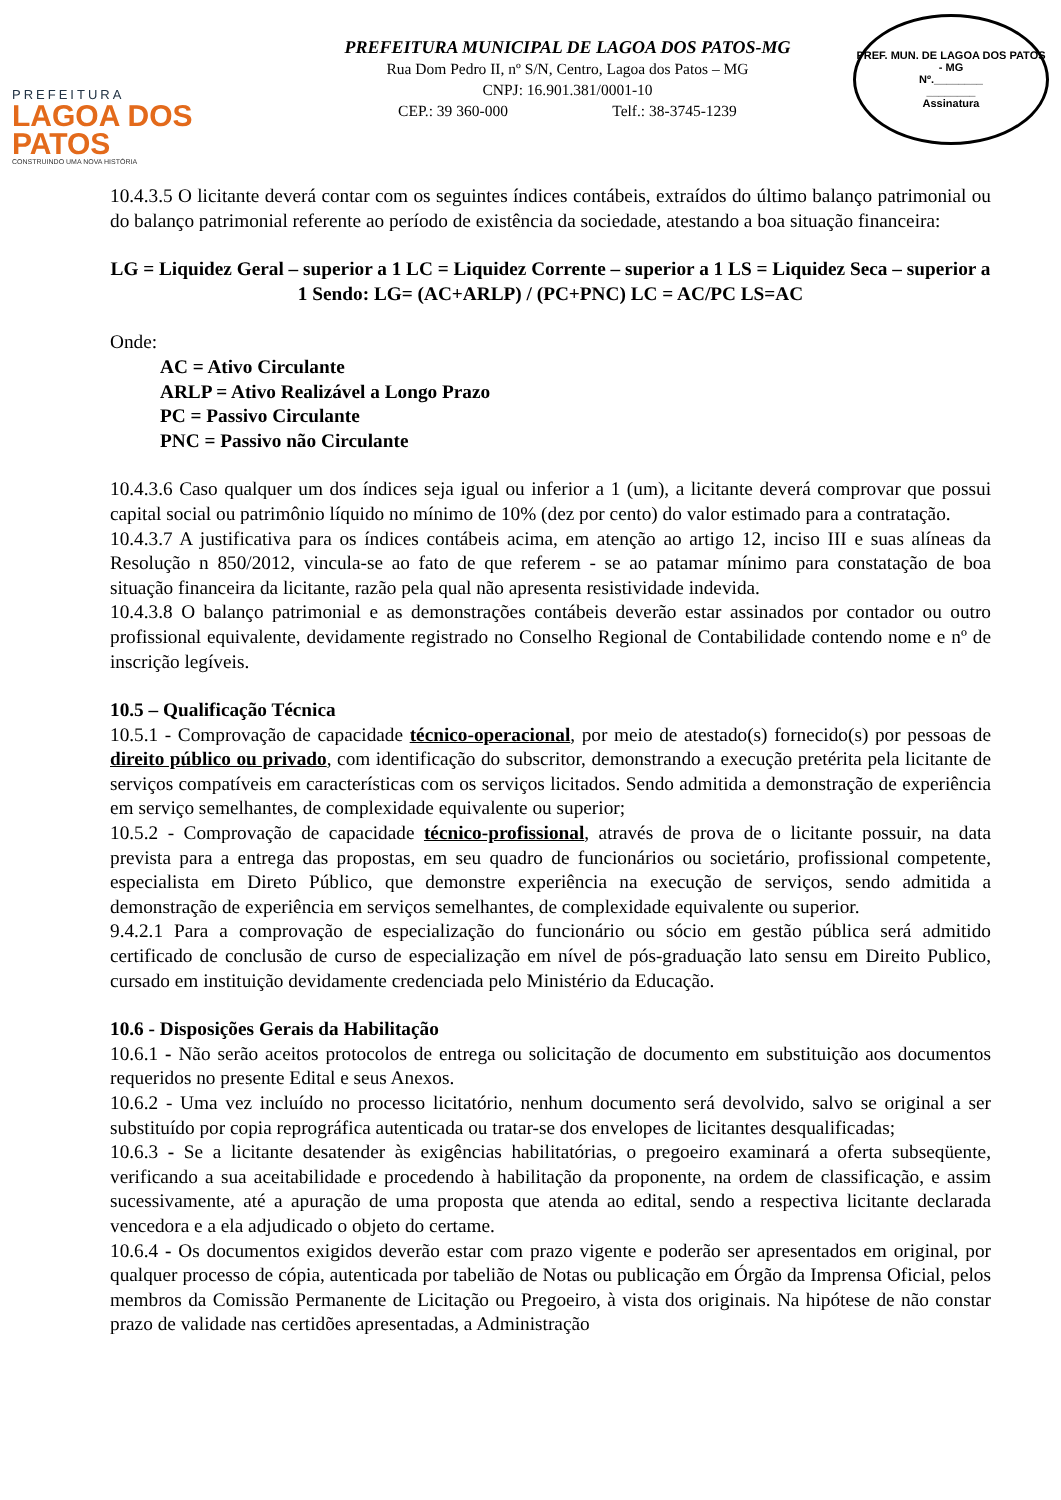PREFEITURA
LAGOA DOS PATOS
CONSTRUINDO UMA NOVA HISTÓRIA
PREFEITURA MUNICIPAL DE LAGOA DOS PATOS-MG
Rua Dom Pedro II, nº S/N, Centro, Lagoa dos Patos – MG
CNPJ: 16.901.381/0001-10
CEP.: 39 360-000 Telf.: 38-3745-1239
PREF. MUN. DE LAGOA DOS PATOS - MG
Nº.________
________
Assinatura
10.4.3.5 O licitante deverá contar com os seguintes índices contábeis, extraídos do último balanço patrimonial ou do balanço patrimonial referente ao período de existência da sociedade, atestando a boa situação financeira:
LG = Liquidez Geral – superior a 1 LC = Liquidez Corrente – superior a 1 LS = Liquidez Seca – superior a 1 Sendo: LG= (AC+ARLP) / (PC+PNC) LC = AC/PC LS=AC
Onde:
AC = Ativo Circulante
ARLP = Ativo Realizável a Longo Prazo
PC = Passivo Circulante
PNC = Passivo não Circulante
10.4.3.6 Caso qualquer um dos índices seja igual ou inferior a 1 (um), a licitante deverá comprovar que possui capital social ou patrimônio líquido no mínimo de 10% (dez por cento) do valor estimado para a contratação.
10.4.3.7 A justificativa para os índices contábeis acima, em atenção ao artigo 12, inciso III e suas alíneas da Resolução n 850/2012, vincula-se ao fato de que referem - se ao patamar mínimo para constatação de boa situação financeira da licitante, razão pela qual não apresenta resistividade indevida.
10.4.3.8 O balanço patrimonial e as demonstrações contábeis deverão estar assinados por contador ou outro profissional equivalente, devidamente registrado no Conselho Regional de Contabilidade contendo nome e nº de inscrição legíveis.
10.5 – Qualificação Técnica
10.5.1 - Comprovação de capacidade técnico-operacional, por meio de atestado(s) fornecido(s) por pessoas de direito público ou privado, com identificação do subscritor, demonstrando a execução pretérita pela licitante de serviços compatíveis em características com os serviços licitados. Sendo admitida a demonstração de experiência em serviço semelhantes, de complexidade equivalente ou superior;
10.5.2 - Comprovação de capacidade técnico-profissional, através de prova de o licitante possuir, na data prevista para a entrega das propostas, em seu quadro de funcionários ou societário, profissional competente, especialista em Direto Público, que demonstre experiência na execução de serviços, sendo admitida a demonstração de experiência em serviços semelhantes, de complexidade equivalente ou superior.
9.4.2.1 Para a comprovação de especialização do funcionário ou sócio em gestão pública será admitido certificado de conclusão de curso de especialização em nível de pós-graduação lato sensu em Direito Publico, cursado em instituição devidamente credenciada pelo Ministério da Educação.
10.6 - Disposições Gerais da Habilitação
10.6.1 - Não serão aceitos protocolos de entrega ou solicitação de documento em substituição aos documentos requeridos no presente Edital e seus Anexos.
10.6.2 - Uma vez incluído no processo licitatório, nenhum documento será devolvido, salvo se original a ser substituído por copia reprográfica autenticada ou tratar-se dos envelopes de licitantes desqualificadas;
10.6.3 - Se a licitante desatender às exigências habilitatórias, o pregoeiro examinará a oferta subseqüente, verificando a sua aceitabilidade e procedendo à habilitação da proponente, na ordem de classificação, e assim sucessivamente, até a apuração de uma proposta que atenda ao edital, sendo a respectiva licitante declarada vencedora e a ela adjudicado o objeto do certame.
10.6.4 - Os documentos exigidos deverão estar com prazo vigente e poderão ser apresentados em original, por qualquer processo de cópia, autenticada por tabelião de Notas ou publicação em Órgão da Imprensa Oficial, pelos membros da Comissão Permanente de Licitação ou Pregoeiro, à vista dos originais. Na hipótese de não constar prazo de validade nas certidões apresentadas, a Administração